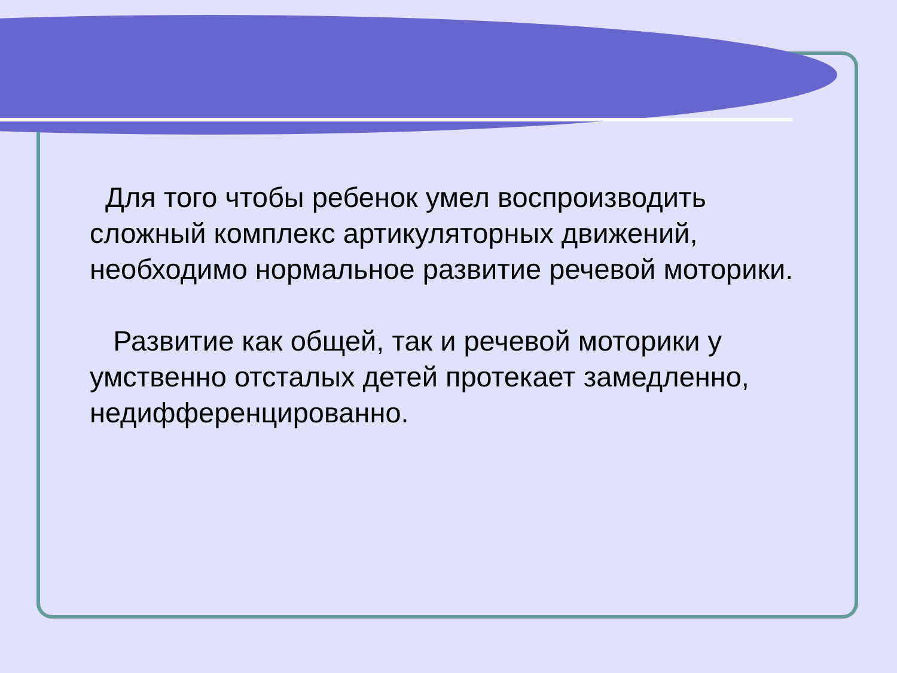Для того чтобы ребенок умел воспроизводить сложный комплекс артикуляторных движений, необходимо нормальное развитие речевой моторики.
Развитие как общей, так и речевой моторики у умственно отсталых детей протекает замедленно, недифференцированно.